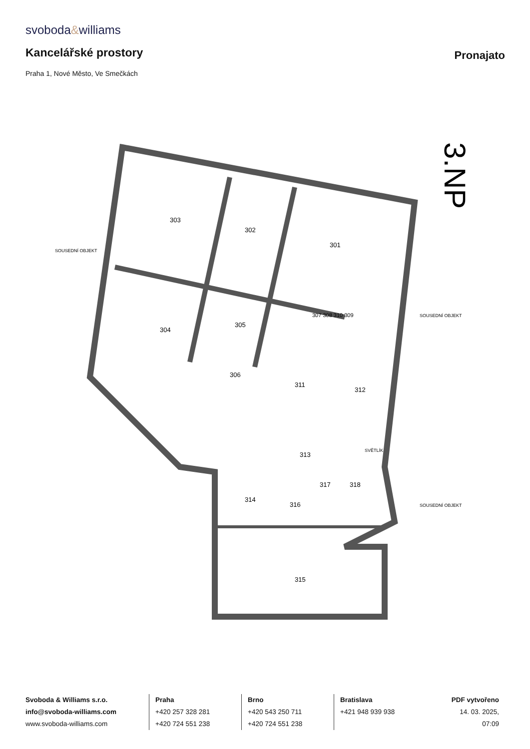svoboda&williams
Kancelářské prostory
Pronajato
Praha 1, Nové Město, Ve Smečkách
303
302
301
304
305
306
311
312
313
314
316
317
318
315
307 308 310 309
SOUSEDNÍ OBJEKT
SOUSEDNÍ OBJEKT
SOUSEDNÍ OBJEKT
SVĚTLÍK
3.NP
Svoboda & Williams s.r.o.
info@svoboda-williams.com
www.svoboda-williams.com
Praha
+420 257 328 281
+420 724 551 238
Brno
+420 543 250 711
+420 724 551 238
Bratislava
+421 948 939 938
PDF vytvořeno
14. 03. 2025, 07:09